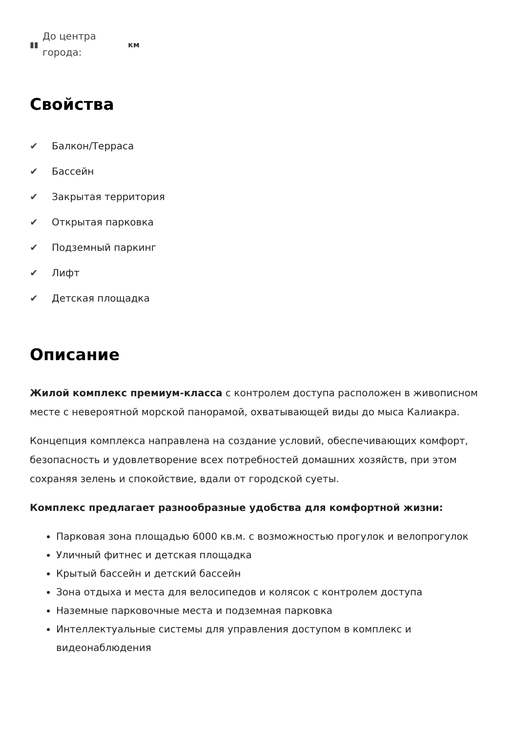▮▮ До центра города: км
Свойства
✔ Балкон/Терраса
✔ Бассейн
✔ Закрытая территория
✔ Открытая парковка
✔ Подземный паркинг
✔ Лифт
✔ Детская площадка
Описание
Жилой комплекс премиум-класса с контролем доступа расположен в живописном месте с невероятной морской панорамой, охватывающей виды до мыса Калиакра.
Концепция комплекса направлена на создание условий, обеспечивающих комфорт, безопасность и удовлетворение всех потребностей домашних хозяйств, при этом сохраняя зелень и спокойствие, вдали от городской суеты.
Комплекс предлагает разнообразные удобства для комфортной жизни:
Парковая зона площадью 6000 кв.м. с возможностью прогулок и велопрогулок
Уличный фитнес и детская площадка
Крытый бассейн и детский бассейн
Зона отдыха и места для велосипедов и колясок с контролем доступа
Наземные парковочные места и подземная парковка
Интеллектуальные системы для управления доступом в комплекс и видеонаблюдения